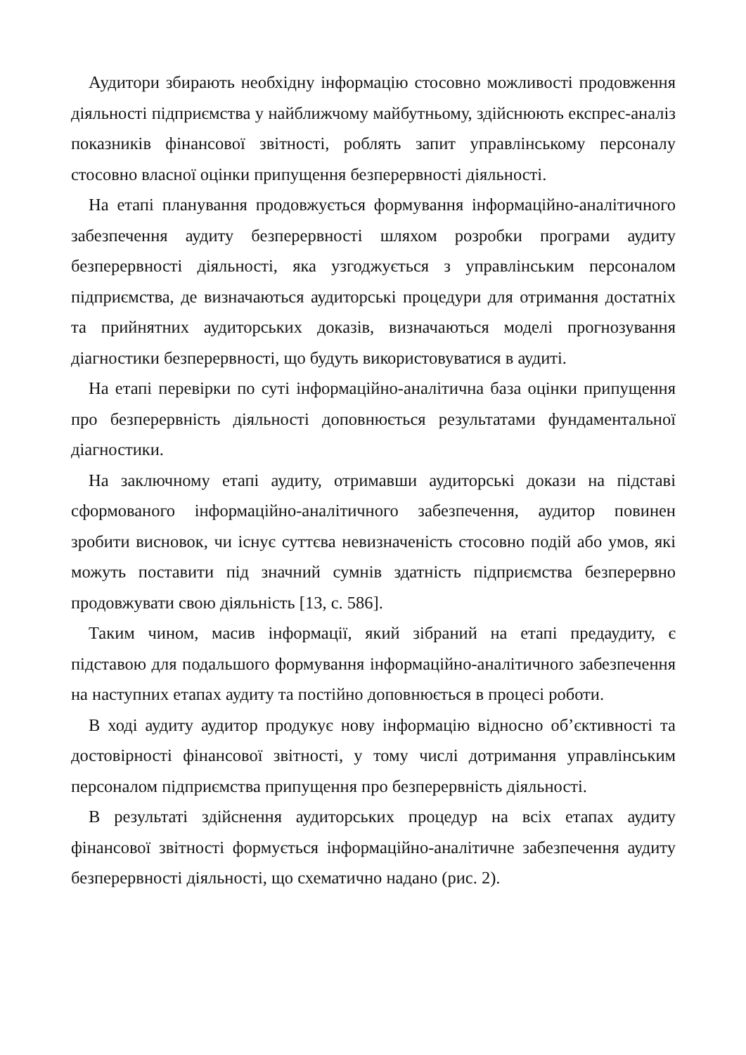Аудитори збирають необхідну інформацію стосовно можливості продовження діяльності підприємства у найближчому майбутньому, здійснюють експрес-аналіз показників фінансової звітності, роблять запит управлінському персоналу стосовно власної оцінки припущення безперервності діяльності.
На етапі планування продовжується формування інформаційно-аналітичного забезпечення аудиту безперервності шляхом розробки програми аудиту безперервності діяльності, яка узгоджується з управлінським персоналом підприємства, де визначаються аудиторські процедури для отримання достатніх та прийнятних аудиторських доказів, визначаються моделі прогнозування діагностики безперервності, що будуть використовуватися в аудиті.
На етапі перевірки по суті інформаційно-аналітична база оцінки припущення про безперервність діяльності доповнюється результатами фундаментальної діагностики.
На заключному етапі аудиту, отримавши аудиторські докази на підставі сформованого інформаційно-аналітичного забезпечення, аудитор повинен зробити висновок, чи існує суттєва невизначеність стосовно подій або умов, які можуть поставити під значний сумнів здатність підприємства безперервно продовжувати свою діяльність [13, с. 586].
Таким чином, масив інформації, який зібраний на етапі предаудиту, є підставою для подальшого формування інформаційно-аналітичного забезпечення на наступних етапах аудиту та постійно доповнюється в процесі роботи.
В ході аудиту аудитор продукує нову інформацію відносно об’єктивності та достовірності фінансової звітності, у тому числі дотримання управлінським персоналом підприємства припущення про безперервність діяльності.
В результаті здійснення аудиторських процедур на всіх етапах аудиту фінансової звітності формується інформаційно-аналітичне забезпечення аудиту безперервності діяльності, що схематично надано (рис. 2).